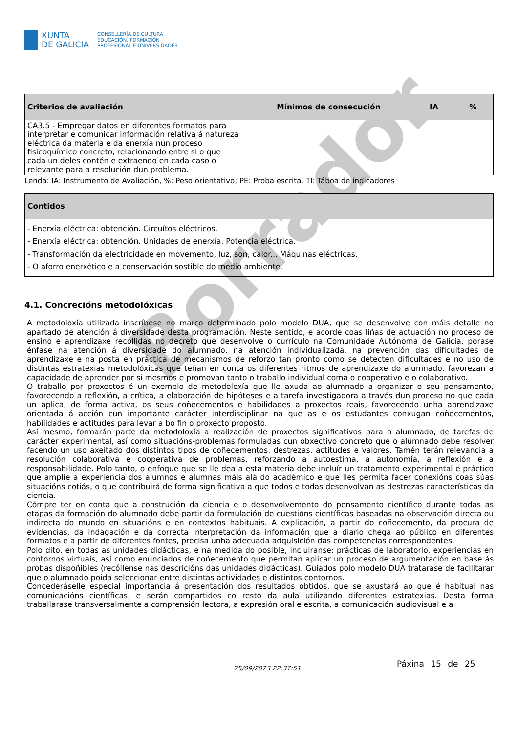Borrador
XUNTA
DE GALICIA
CONSELLERÍA DE CULTURA,
EDUCACIÓN, FORMACIÓN
PROFESIONAL E UNIVERSIDADES
| Criterios de avaliación | Mínimos de consecución | IA | % |
| --- | --- | --- | --- |
| CA3.5 - Empregar datos en diferentes formatos para interpretar e comunicar información relativa á natureza eléctrica da materia e da enerxía nun proceso fisicoquímico concreto, relacionando entre si o que cada un deles contén e extraendo en cada caso o relevante para a resolución dun problema. | | | |
Lenda: IA: Instrumento de Avaliación, %: Peso orientativo; PE: Proba escrita, TI: Táboa de indicadores
| Contidos |
| --- |
| - Enerxía eléctrica: obtención. Circuítos eléctricos. - Enerxía eléctrica: obtención. Unidades de enerxía. Potencia eléctrica. - Transformación da electricidade en movemento, luz, son, calor... Máquinas eléctricas. - O aforro enerxético e a conservación sostible do medio ambiente. |
4.1. Concrecións metodolóxicas
A metodoloxía utilizada inscríbese no marco determinado polo modelo DUA, que se desenvolve con máis detalle no apartado de atención á diversidade desta programación. Neste sentido, e acorde coas liñas de actuación no proceso de ensino e aprendizaxe recollidas no decreto que desenvolve o currículo na Comunidade Autónoma de Galicia, porase énfase na atención á diversidade do alumnado, na atención individualizada, na prevención das dificultades de aprendizaxe e na posta en práctica de mecanismos de reforzo tan pronto como se detecten dificultades e no uso de distintas estratexias metodolóxicas que teñan en conta os diferentes ritmos de aprendizaxe do alumnado, favorezan a capacidade de aprender por si mesmos e promovan tanto o traballo individual coma o cooperativo e o colaborativo.
O traballo por proxectos é un exemplo de metodoloxía que lle axuda ao alumnado a organizar o seu pensamento, favorecendo a reflexión, a crítica, a elaboración de hipóteses e a tarefa investigadora a través dun proceso no que cada un aplica, de forma activa, os seus coñecementos e habilidades a proxectos reais, favorecendo unha aprendizaxe orientada á acción cun importante carácter interdisciplinar na que as e os estudantes conxugan coñecementos, habilidades e actitudes para levar a bo fin o proxecto proposto.
Así mesmo, formarán parte da metodoloxía a realización de proxectos significativos para o alumnado, de tarefas de carácter experimental, así como situacións-problemas formuladas cun obxectivo concreto que o alumnado debe resolver facendo un uso axeitado dos distintos tipos de coñecementos, destrezas, actitudes e valores. Tamén terán relevancia a resolución colaborativa e cooperativa de problemas, reforzando a autoestima, a autonomía, a reflexión e a responsabilidade. Polo tanto, o enfoque que se lle dea a esta materia debe incluír un tratamento experimental e práctico que amplíe a experiencia dos alumnos e alumnas máis alá do académico e que lles permita facer conexións coas súas situacións cotiás, o que contribuirá de forma significativa a que todos e todas desenvolvan as destrezas características da ciencia.
Cómpre ter en conta que a construción da ciencia e o desenvolvemento do pensamento científico durante todas as etapas da formación do alumnado debe partir da formulación de cuestións científicas baseadas na observación directa ou indirecta do mundo en situacións e en contextos habituais. A explicación, a partir do coñecemento, da procura de evidencias, da indagación e da correcta interpretación da información que a diario chega ao público en diferentes formatos e a partir de diferentes fontes, precisa unha adecuada adquisición das competencias correspondentes.
Polo dito, en todas as unidades didácticas, e na medida do posible, incluiranse: prácticas de laboratorio, experiencias en contornos virtuais, así como enunciados de coñecemento que permitan aplicar un proceso de argumentación en base ás probas dispoñibles (recóllense nas descricións das unidades didácticas). Guiados polo modelo DUA tratarase de facilitarar que o alumnado poida seleccionar entre distintas actividades e distintos contornos.
Concederáselle especial importancia á presentación dos resultados obtidos, que se axustará ao que é habitual nas comunicacións científicas, e serán compartidos co resto da aula utilizando diferentes estratexias. Desta forma traballarase transversalmente a comprensión lectora, a expresión oral e escrita, a comunicación audiovisual e a
25/09/2023 22:37:51 Páxina 15 de 25